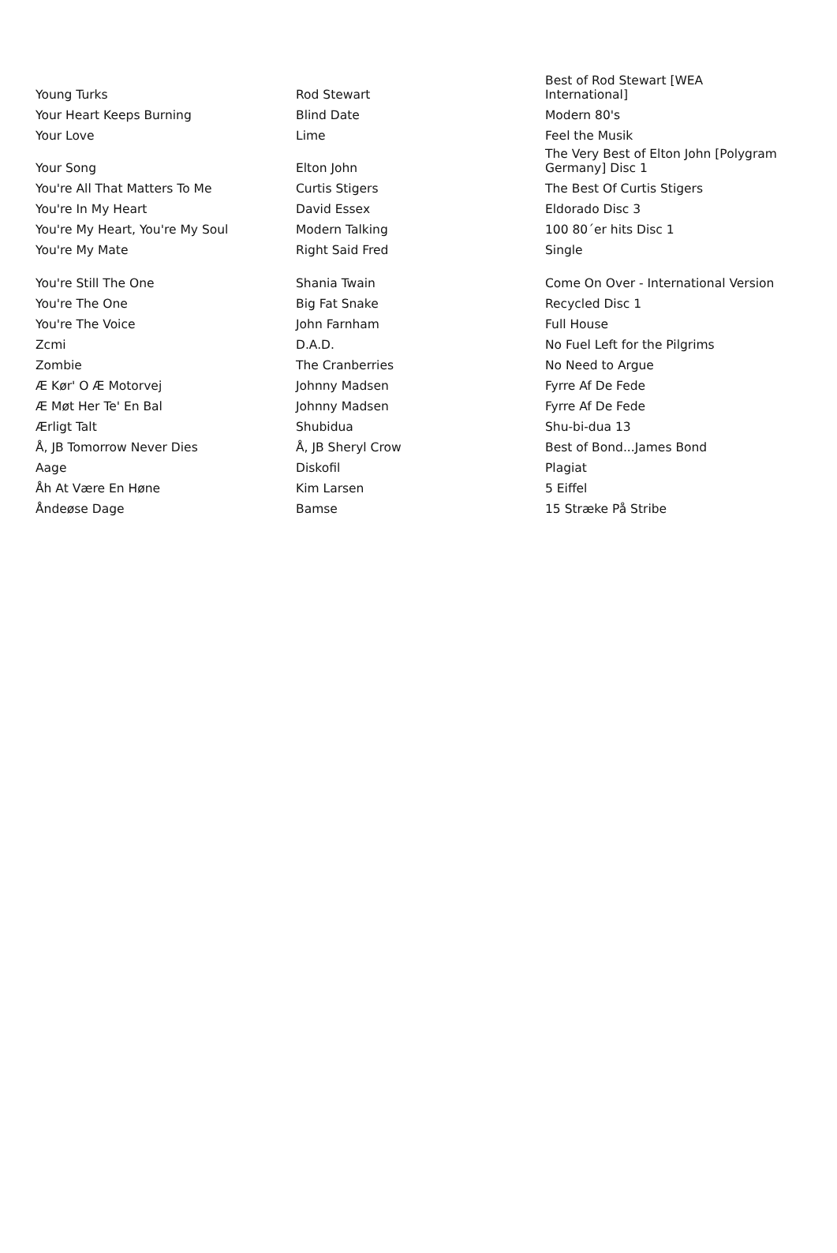| Young Turks | Rod Stewart | Best of Rod Stewart [WEA International] |
| Your Heart Keeps Burning | Blind Date | Modern 80's |
| Your Love | Lime | Feel the Musik |
| Your Song | Elton John | The Very Best of Elton John [Polygram Germany] Disc 1 |
| You're All That Matters To Me | Curtis Stigers | The Best Of Curtis Stigers |
| You're In My Heart | David Essex | Eldorado Disc 3 |
| You're My Heart, You're My Soul | Modern Talking | 100 80´er hits Disc 1 |
| You're My Mate | Right Said Fred | Single |
| You're Still The One | Shania Twain | Come On Over - International Version |
| You're The One | Big Fat Snake | Recycled Disc 1 |
| You're The Voice | John Farnham | Full House |
| Zcmi | D.A.D. | No Fuel Left for the Pilgrims |
| Zombie | The Cranberries | No Need to Argue |
| Æ Kør' O Æ Motorvej | Johnny Madsen | Fyrre Af De Fede |
| Æ Møt Her Te' En Bal | Johnny Madsen | Fyrre Af De Fede |
| Ærligt Talt | Shubidua | Shu-bi-dua 13 |
| Å, JB Tomorrow Never Dies | Å, JB Sheryl Crow | Best of Bond...James Bond |
| Aage | Diskofil | Plagiat |
| Åh At Være En Høne | Kim Larsen | 5 Eiffel |
| Åndeøse Dage | Bamse | 15 Stræke På Stribe |